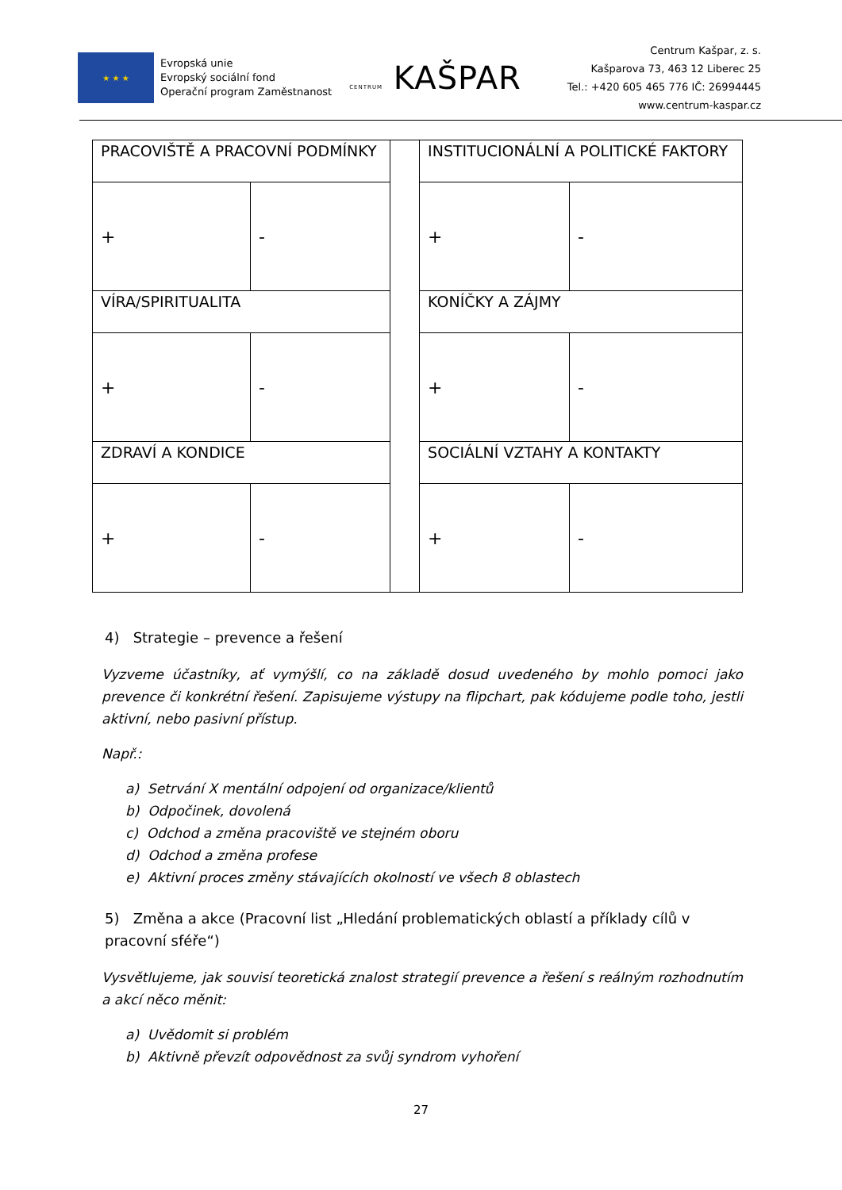★ ★ ★
Evropská unie
Evropský sociální fond
Operační program Zaměstnanost
CENTRUM KAŠPAR
Centrum Kašpar, z. s.
Kašparova 73, 463 12 Liberec 25
Tel.: +420 605 465 776 IČ: 26994445
www.centrum-kaspar.cz
| PRACOVIŠTĚ A PRACOVNÍ PODMÍNKY | | | INSTITUCIONÁLNÍ A POLITICKÉ FAKTORY | |
| + | - | | + | - |
| VÍRA/SPIRITUALITA | | | KONÍČKY A ZÁJMY | |
| + | - | | + | - |
| ZDRAVÍ A KONDICE | | | SOCIÁLNÍ VZTAHY A KONTAKTY | |
| + | - | | + | - |
4) Strategie – prevence a řešení
Vyzveme účastníky, ať vymýšlí, co na základě dosud uvedeného by mohlo pomoci jako prevence či konkrétní řešení. Zapisujeme výstupy na flipchart, pak kódujeme podle toho, jestli aktivní, nebo pasivní přístup.
Např.:
a) Setrvání X mentální odpojení od organizace/klientů
b) Odpočinek, dovolená
c) Odchod a změna pracoviště ve stejném oboru
d) Odchod a změna profese
e) Aktivní proces změny stávajících okolností ve všech 8 oblastech
5) Změna a akce (Pracovní list „Hledání problematických oblastí a příklady cílů v pracovní sféře“)
Vysvětlujeme, jak souvisí teoretická znalost strategií prevence a řešení s reálným rozhodnutím a akcí něco měnit:
a) Uvědomit si problém
b) Aktivně převzít odpovědnost za svůj syndrom vyhoření
27